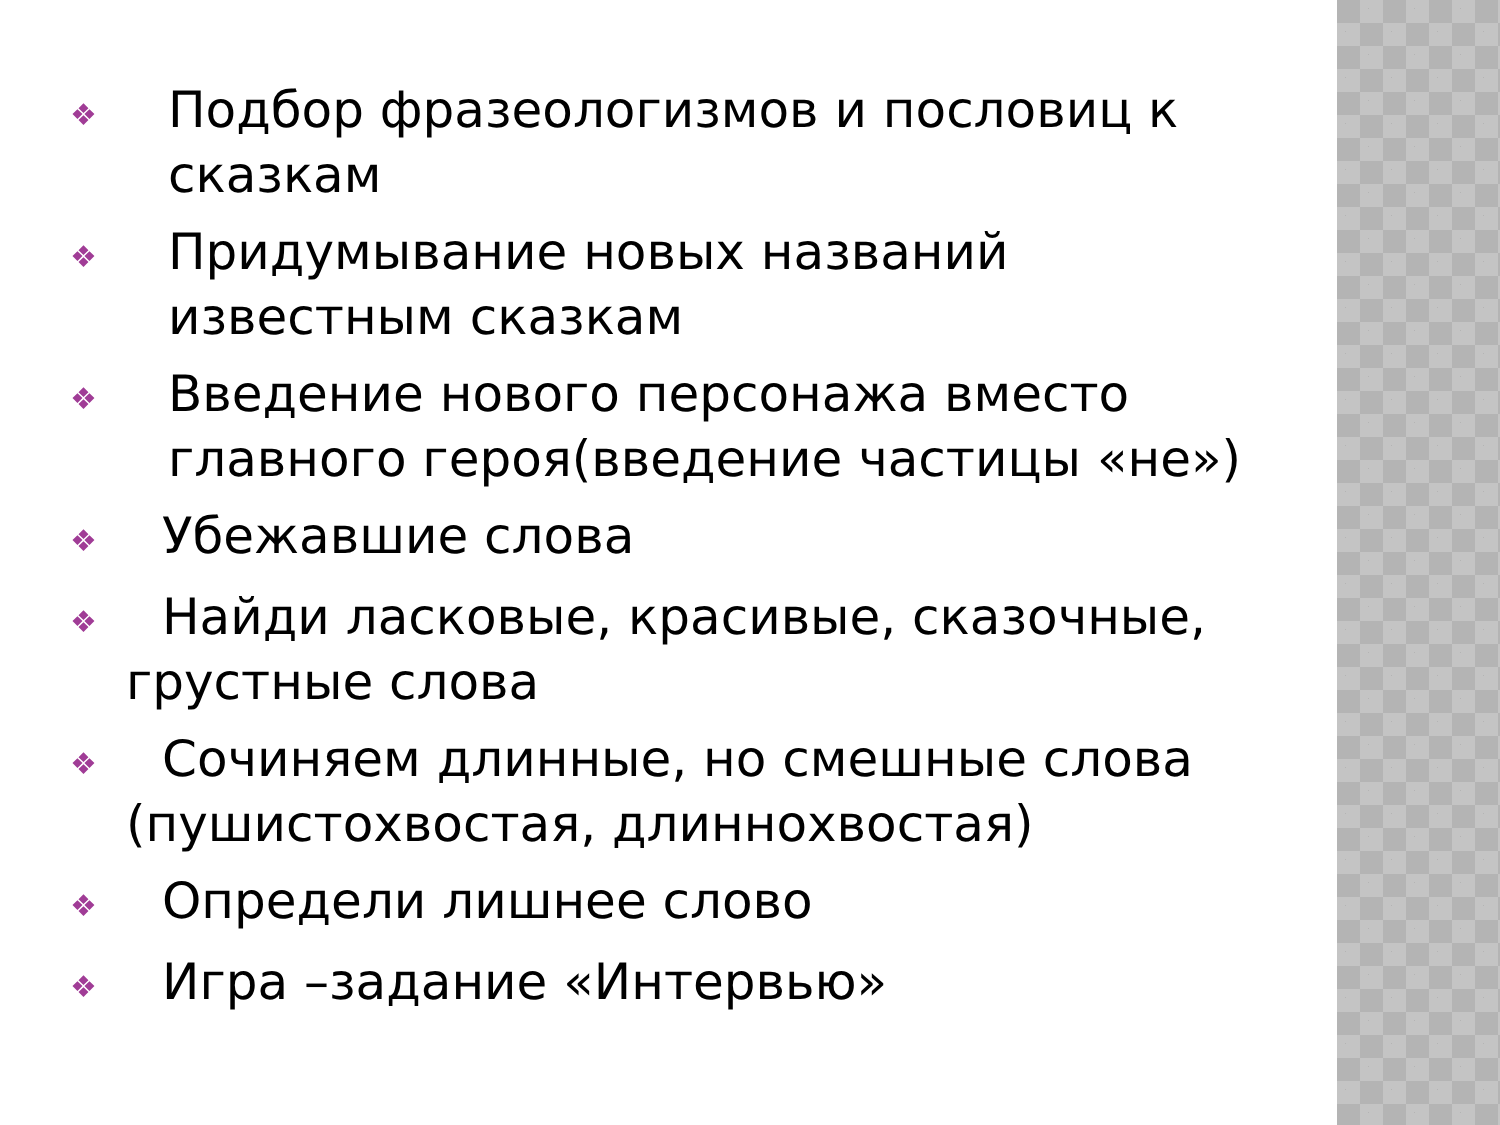❖ Подбор фразеологизмов и пословиц к сказкам
❖ Придумывание новых названий известным сказкам
❖ Введение нового персонажа вместо главного героя(введение частицы «не»)
❖ Убежавшие слова
❖ Найди ласковые, красивые, сказочные,
грустные слова
❖ Сочиняем длинные, но смешные слова
(пушистохвостая, длиннохвостая)
❖ Определи лишнее слово
❖ Игра –задание «Интервью»